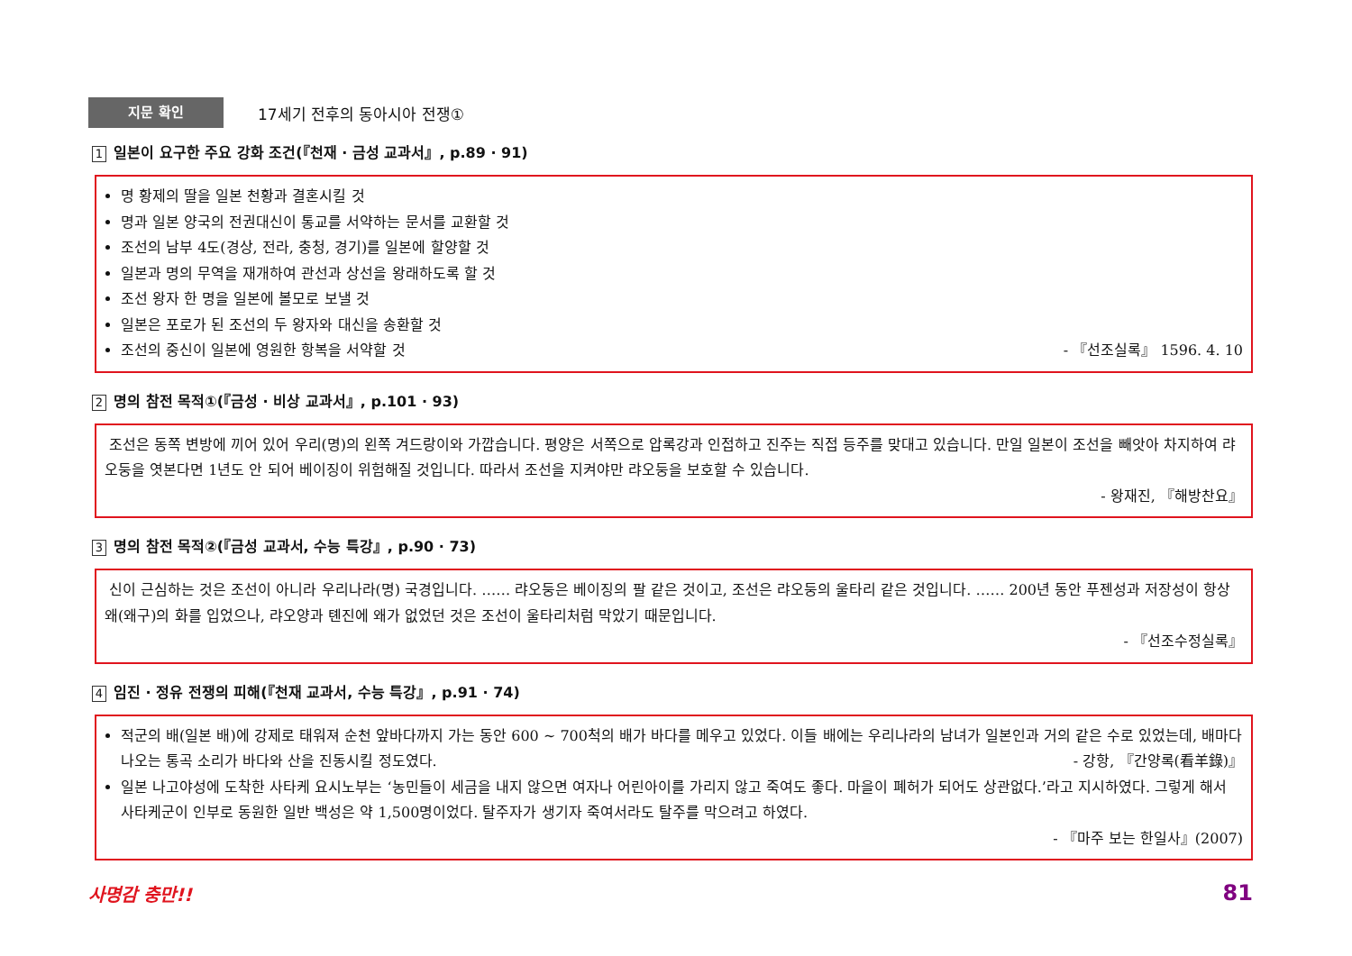지문 확인
17세기 전후의 동아시아 전쟁①
1 일본이 요구한 주요 강화 조건(『천재 · 금성 교과서』, p.89 · 91)
명 황제의 딸을 일본 천황과 결혼시킬 것
명과 일본 양국의 전권대신이 통교를 서약하는 문서를 교환할 것
조선의 남부 4도(경상, 전라, 충청, 경기)를 일본에 할양할 것
일본과 명의 무역을 재개하여 관선과 상선을 왕래하도록 할 것
조선 왕자 한 명을 일본에 볼모로 보낼 것
일본은 포로가 된 조선의 두 왕자와 대신을 송환할 것
조선의 중신이 일본에 영원한 항복을 서약할 것 - 『선조실록』 1596. 4. 10
2 명의 참전 목적①(『금성 · 비상 교과서』, p.101 · 93)
조선은 동쪽 변방에 끼어 있어 우리(명)의 왼쪽 겨드랑이와 가깝습니다. 평양은 서쪽으로 압록강과 인접하고 진주는 직접 등주를 맞대고 있습니다. 만일 일본이 조선을 빼앗아 차지하여 랴오둥을 엿본다면 1년도 안 되어 베이징이 위험해질 것입니다. 따라서 조선을 지켜야만 랴오둥을 보호할 수 있습니다.
- 왕재진, 『해방찬요』
3 명의 참전 목적②(『금성 교과서, 수능 특강』, p.90 · 73)
신이 근심하는 것은 조선이 아니라 우리나라(명) 국경입니다. …… 랴오둥은 베이징의 팔 같은 것이고, 조선은 랴오둥의 울타리 같은 것입니다. …… 200년 동안 푸젠성과 저장성이 항상 왜(왜구)의 화를 입었으나, 랴오양과 톈진에 왜가 없었던 것은 조선이 울타리처럼 막았기 때문입니다.
- 『선조수정실록』
4 임진 · 정유 전쟁의 피해(『천재 교과서, 수능 특강』, p.91 · 74)
적군의 배(일본 배)에 강제로 태워져 순천 앞바다까지 가는 동안 600 ~ 700척의 배가 바다를 메우고 있었다. 이들 배에는 우리나라의 남녀가 일본인과 거의 같은 수로 있었는데, 배마다 나오는 통곡 소리가 바다와 산을 진동시킬 정도였다. - 강항, 『간양록(看羊錄)』
일본 나고야성에 도착한 사타케 요시노부는 ‘농민들이 세금을 내지 않으면 여자나 어린아이를 가리지 않고 죽여도 좋다. 마을이 폐허가 되어도 상관없다.’라고 지시하였다. 그렇게 해서 사타케군이 인부로 동원한 일반 백성은 약 1,500명이었다. 탈주자가 생기자 죽여서라도 탈주를 막으려고 하였다.
- 『마주 보는 한일사』(2007)
사명감 충만!! 81